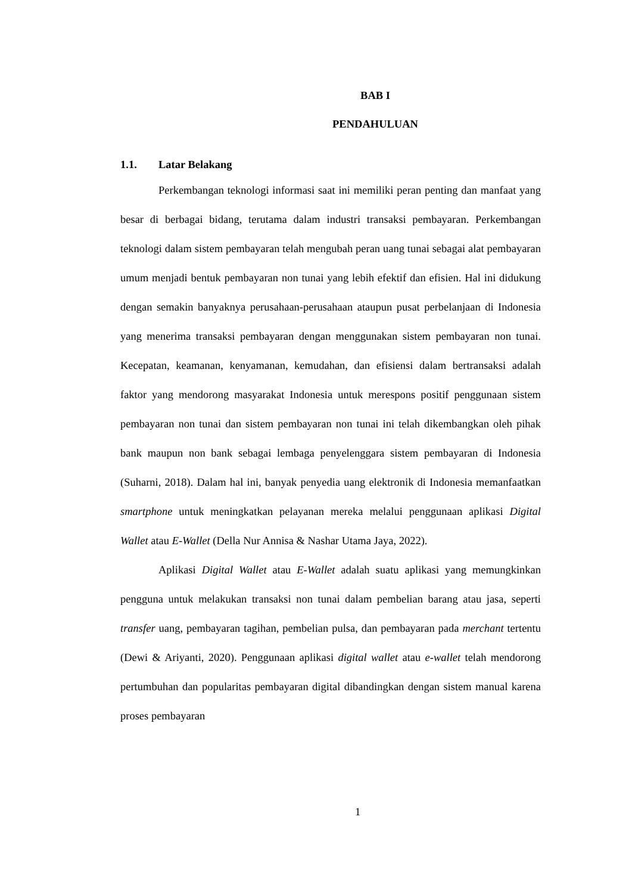BAB I
PENDAHULUAN
1.1. Latar Belakang
Perkembangan teknologi informasi saat ini memiliki peran penting dan manfaat yang besar di berbagai bidang, terutama dalam industri transaksi pembayaran. Perkembangan teknologi dalam sistem pembayaran telah mengubah peran uang tunai sebagai alat pembayaran umum menjadi bentuk pembayaran non tunai yang lebih efektif dan efisien. Hal ini didukung dengan semakin banyaknya perusahaan-perusahaan ataupun pusat perbelanjaan di Indonesia yang menerima transaksi pembayaran dengan menggunakan sistem pembayaran non tunai. Kecepatan, keamanan, kenyamanan, kemudahan, dan efisiensi dalam bertransaksi adalah faktor yang mendorong masyarakat Indonesia untuk merespons positif penggunaan sistem pembayaran non tunai dan sistem pembayaran non tunai ini telah dikembangkan oleh pihak bank maupun non bank sebagai lembaga penyelenggara sistem pembayaran di Indonesia (Suharni, 2018). Dalam hal ini, banyak penyedia uang elektronik di Indonesia memanfaatkan smartphone untuk meningkatkan pelayanan mereka melalui penggunaan aplikasi Digital Wallet atau E-Wallet (Della Nur Annisa & Nashar Utama Jaya, 2022).
Aplikasi Digital Wallet atau E-Wallet adalah suatu aplikasi yang memungkinkan pengguna untuk melakukan transaksi non tunai dalam pembelian barang atau jasa, seperti transfer uang, pembayaran tagihan, pembelian pulsa, dan pembayaran pada merchant tertentu (Dewi & Ariyanti, 2020). Penggunaan aplikasi digital wallet atau e-wallet telah mendorong pertumbuhan dan popularitas pembayaran digital dibandingkan dengan sistem manual karena proses pembayaran
1